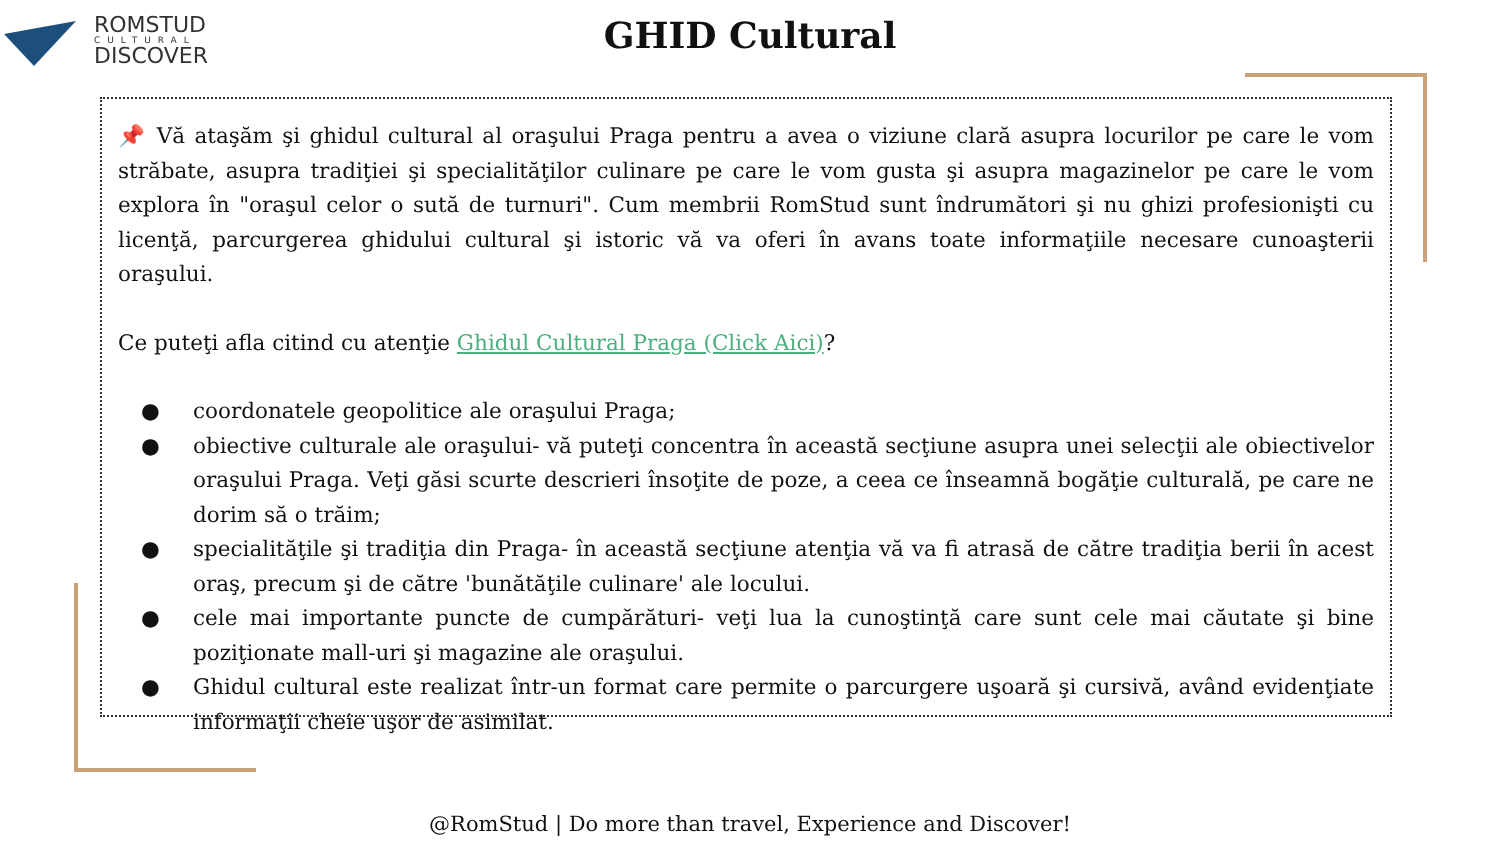ROMSTUD
CULTURAL
DISCOVER
GHID Cultural
📌 Vă ataşăm şi ghidul cultural al oraşului Praga pentru a avea o viziune clară asupra locurilor pe care le vom străbate, asupra tradiţiei şi specialităţilor culinare pe care le vom gusta şi asupra magazinelor pe care le vom explora în "oraşul celor o sută de turnuri". Cum membrii RomStud sunt îndrumători şi nu ghizi profesionişti cu licenţă, parcurgerea ghidului cultural şi istoric vă va oferi în avans toate informaţiile necesare cunoaşterii oraşului.
Ce puteţi afla citind cu atenţie Ghidul Cultural Praga (Click Aici)?
● coordonatele geopolitice ale oraşului Praga;
● obiective culturale ale oraşului- vă puteţi concentra în această secţiune asupra unei selecţii ale obiectivelor oraşului Praga. Veţi găsi scurte descrieri însoţite de poze, a ceea ce înseamnă bogăţie culturală, pe care ne dorim să o trăim;
● specialităţile şi tradiţia din Praga- în această secţiune atenţia vă va fi atrasă de către tradiţia berii în acest oraş, precum şi de către 'bunătăţile culinare' ale locului.
● cele mai importante puncte de cumpărături- veţi lua la cunoştinţă care sunt cele mai căutate şi bine poziţionate mall-uri şi magazine ale oraşului.
● Ghidul cultural este realizat într-un format care permite o parcurgere uşoară şi cursivă, având evidenţiate informaţii cheie uşor de asimilat.
@RomStud | Do more than travel, Experience and Discover!